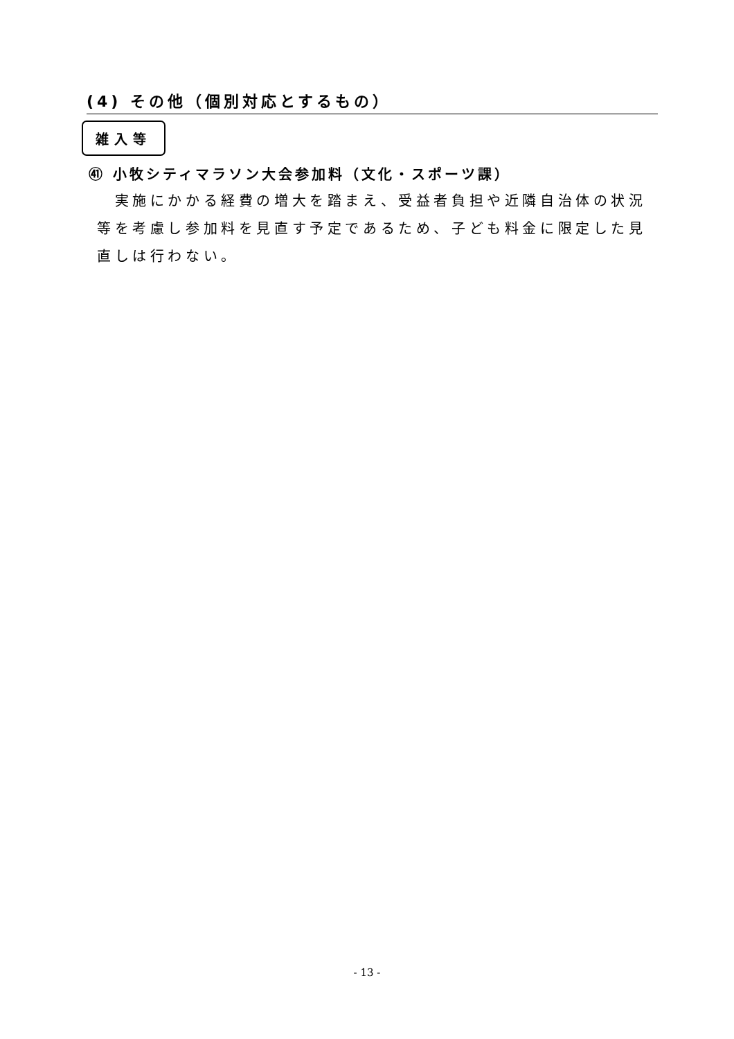(4) その他（個別対応とするもの）
雑入等
㊶ 小牧シティマラソン大会参加料（文化・スポーツ課）
　実施にかかる経費の増大を踏まえ、受益者負担や近隣自治体の状況等を考慮し参加料を見直す予定であるため、子ども料金に限定した見直しは行わない。
- 13 -